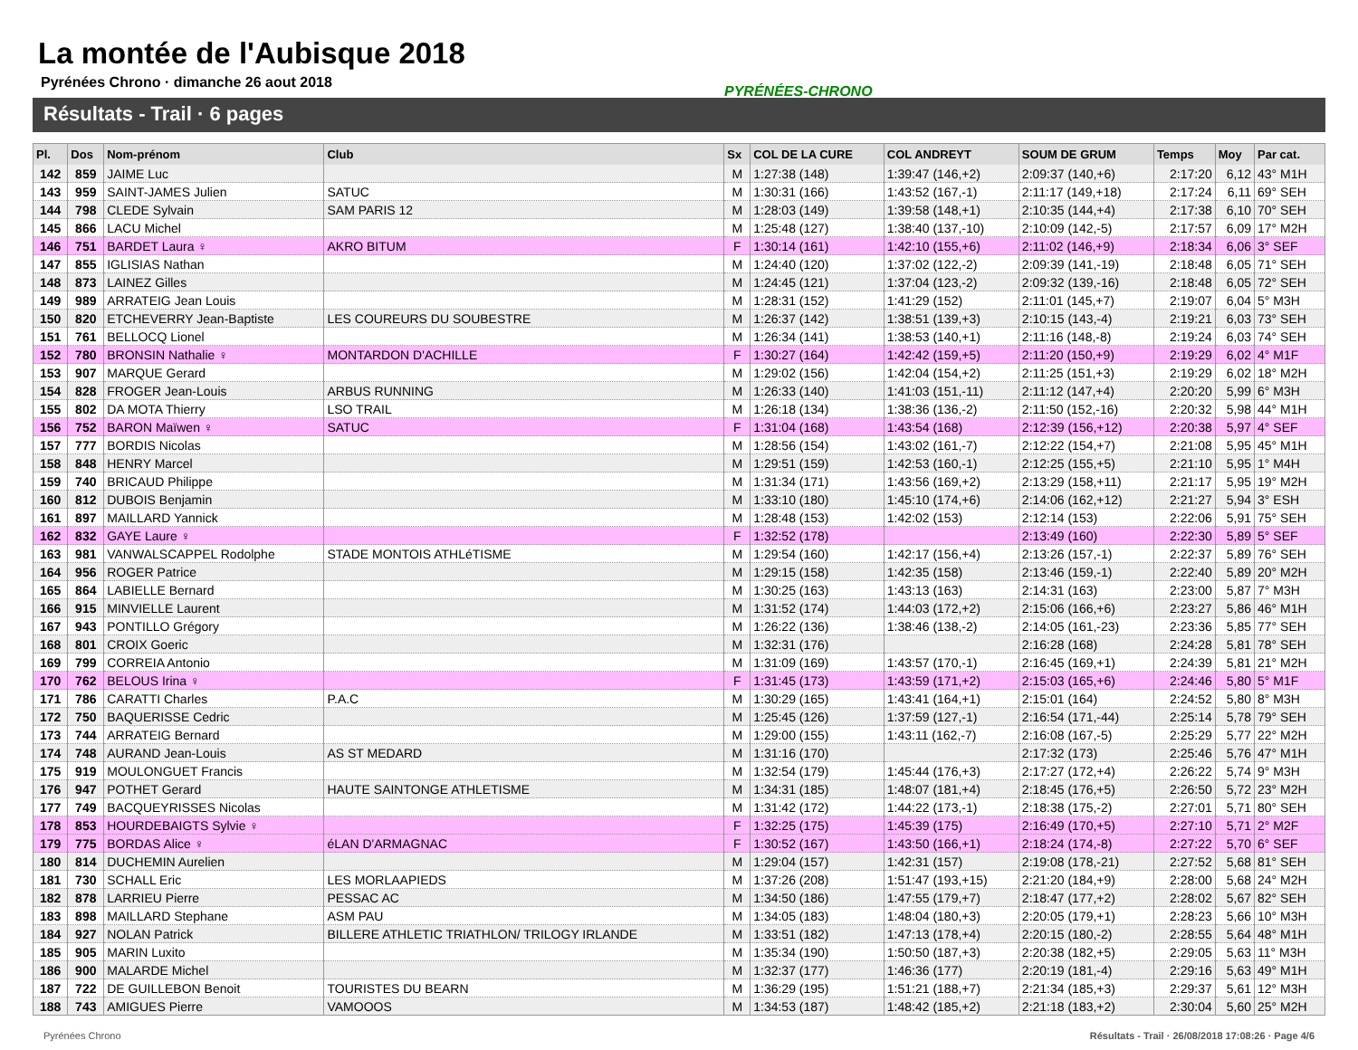La montée de l'Aubisque 2018
Pyrénées Chrono · dimanche 26 aout 2018
PYRÉNÉES-CHRONO
Résultats - Trail · 6 pages
| Pl. | Dos | Nom-prénom | Club | Sx | COL DE LA CURE | COL ANDREYT | SOUM DE GRUM | Temps | Moy | Par cat. |
| --- | --- | --- | --- | --- | --- | --- | --- | --- | --- | --- |
| 142 | 859 | JAIME Luc | | M | 1:27:38 (148) | 1:39:47 (146,+2) | 2:09:37 (140,+6) | 2:17:20 | 6,12 | 43° M1H |
| 143 | 959 | SAINT-JAMES Julien | SATUC | M | 1:30:31 (166) | 1:43:52 (167,-1) | 2:11:17 (149,+18) | 2:17:24 | 6,11 | 69° SEH |
| 144 | 798 | CLEDE Sylvain | SAM PARIS 12 | M | 1:28:03 (149) | 1:39:58 (148,+1) | 2:10:35 (144,+4) | 2:17:38 | 6,10 | 70° SEH |
| 145 | 866 | LACU Michel | | M | 1:25:48 (127) | 1:38:40 (137,-10) | 2:10:09 (142,-5) | 2:17:57 | 6,09 | 17° M2H |
| 146 | 751 | BARDET Laura ♀ | AKRO BITUM | F | 1:30:14 (161) | 1:42:10 (155,+6) | 2:11:02 (146,+9) | 2:18:34 | 6,06 | 3° SEF |
| 147 | 855 | IGLISIAS Nathan | | M | 1:24:40 (120) | 1:37:02 (122,-2) | 2:09:39 (141,-19) | 2:18:48 | 6,05 | 71° SEH |
| 148 | 873 | LAINEZ Gilles | | M | 1:24:45 (121) | 1:37:04 (123,-2) | 2:09:32 (139,-16) | 2:18:48 | 6,05 | 72° SEH |
| 149 | 989 | ARRATEIG Jean Louis | | M | 1:28:31 (152) | 1:41:29 (152) | 2:11:01 (145,+7) | 2:19:07 | 6,04 | 5° M3H |
| 150 | 820 | ETCHEVERRY Jean-Baptiste | LES COUREURS DU SOUBESTRE | M | 1:26:37 (142) | 1:38:51 (139,+3) | 2:10:15 (143,-4) | 2:19:21 | 6,03 | 73° SEH |
| 151 | 761 | BELLOCQ Lionel | | M | 1:26:34 (141) | 1:38:53 (140,+1) | 2:11:16 (148,-8) | 2:19:24 | 6,03 | 74° SEH |
| 152 | 780 | BRONSIN Nathalie ♀ | MONTARDON D'ACHILLE | F | 1:30:27 (164) | 1:42:42 (159,+5) | 2:11:20 (150,+9) | 2:19:29 | 6,02 | 4° M1F |
| 153 | 907 | MARQUE Gerard | | M | 1:29:02 (156) | 1:42:04 (154,+2) | 2:11:25 (151,+3) | 2:19:29 | 6,02 | 18° M2H |
| 154 | 828 | FROGER Jean-Louis | ARBUS RUNNING | M | 1:26:33 (140) | 1:41:03 (151,-11) | 2:11:12 (147,+4) | 2:20:20 | 5,99 | 6° M3H |
| 155 | 802 | DA MOTA Thierry | LSO TRAIL | M | 1:26:18 (134) | 1:38:36 (136,-2) | 2:11:50 (152,-16) | 2:20:32 | 5,98 | 44° M1H |
| 156 | 752 | BARON Maïwen ♀ | SATUC | F | 1:31:04 (168) | 1:43:54 (168) | 2:12:39 (156,+12) | 2:20:38 | 5,97 | 4° SEF |
| 157 | 777 | BORDIS Nicolas | | M | 1:28:56 (154) | 1:43:02 (161,-7) | 2:12:22 (154,+7) | 2:21:08 | 5,95 | 45° M1H |
| 158 | 848 | HENRY Marcel | | M | 1:29:51 (159) | 1:42:53 (160,-1) | 2:12:25 (155,+5) | 2:21:10 | 5,95 | 1° M4H |
| 159 | 740 | BRICAUD Philippe | | M | 1:31:34 (171) | 1:43:56 (169,+2) | 2:13:29 (158,+11) | 2:21:17 | 5,95 | 19° M2H |
| 160 | 812 | DUBOIS Benjamin | | M | 1:33:10 (180) | 1:45:10 (174,+6) | 2:14:06 (162,+12) | 2:21:27 | 5,94 | 3° ESH |
| 161 | 897 | MAILLARD Yannick | | M | 1:28:48 (153) | 1:42:02 (153) | 2:12:14 (153) | 2:22:06 | 5,91 | 75° SEH |
| 162 | 832 | GAYE Laure ♀ | | F | 1:32:52 (178) | | 2:13:49 (160) | 2:22:30 | 5,89 | 5° SEF |
| 163 | 981 | VANWALSCAPPEL Rodolphe | STADE MONTOIS ATHLéTISME | M | 1:29:54 (160) | 1:42:17 (156,+4) | 2:13:26 (157,-1) | 2:22:37 | 5,89 | 76° SEH |
| 164 | 956 | ROGER Patrice | | M | 1:29:15 (158) | 1:42:35 (158) | 2:13:46 (159,-1) | 2:22:40 | 5,89 | 20° M2H |
| 165 | 864 | LABIELLE Bernard | | M | 1:30:25 (163) | 1:43:13 (163) | 2:14:31 (163) | 2:23:00 | 5,87 | 7° M3H |
| 166 | 915 | MINVIELLE Laurent | | M | 1:31:52 (174) | 1:44:03 (172,+2) | 2:15:06 (166,+6) | 2:23:27 | 5,86 | 46° M1H |
| 167 | 943 | PONTILLO Grégory | | M | 1:26:22 (136) | 1:38:46 (138,-2) | 2:14:05 (161,-23) | 2:23:36 | 5,85 | 77° SEH |
| 168 | 801 | CROIX Goeric | | M | 1:32:31 (176) | | 2:16:28 (168) | 2:24:28 | 5,81 | 78° SEH |
| 169 | 799 | CORREIA Antonio | | M | 1:31:09 (169) | 1:43:57 (170,-1) | 2:16:45 (169,+1) | 2:24:39 | 5,81 | 21° M2H |
| 170 | 762 | BELOUS Irina ♀ | | F | 1:31:45 (173) | 1:43:59 (171,+2) | 2:15:03 (165,+6) | 2:24:46 | 5,80 | 5° M1F |
| 171 | 786 | CARATTI Charles | P.A.C | M | 1:30:29 (165) | 1:43:41 (164,+1) | 2:15:01 (164) | 2:24:52 | 5,80 | 8° M3H |
| 172 | 750 | BAQUERISSE Cedric | | M | 1:25:45 (126) | 1:37:59 (127,-1) | 2:16:54 (171,-44) | 2:25:14 | 5,78 | 79° SEH |
| 173 | 744 | ARRATEIG Bernard | | M | 1:29:00 (155) | 1:43:11 (162,-7) | 2:16:08 (167,-5) | 2:25:29 | 5,77 | 22° M2H |
| 174 | 748 | AURAND Jean-Louis | AS ST MEDARD | M | 1:31:16 (170) | | 2:17:32 (173) | 2:25:46 | 5,76 | 47° M1H |
| 175 | 919 | MOULONGUET Francis | | M | 1:32:54 (179) | 1:45:44 (176,+3) | 2:17:27 (172,+4) | 2:26:22 | 5,74 | 9° M3H |
| 176 | 947 | POTHET Gerard | HAUTE SAINTONGE ATHLETISME | M | 1:34:31 (185) | 1:48:07 (181,+4) | 2:18:45 (176,+5) | 2:26:50 | 5,72 | 23° M2H |
| 177 | 749 | BACQUEYRISSES Nicolas | | M | 1:31:42 (172) | 1:44:22 (173,-1) | 2:18:38 (175,-2) | 2:27:01 | 5,71 | 80° SEH |
| 178 | 853 | HOURDEBAIGTS Sylvie ♀ | | F | 1:32:25 (175) | 1:45:39 (175) | 2:16:49 (170,+5) | 2:27:10 | 5,71 | 2° M2F |
| 179 | 775 | BORDAS Alice ♀ | éLAN D'ARMAGNAC | F | 1:30:52 (167) | 1:43:50 (166,+1) | 2:18:24 (174,-8) | 2:27:22 | 5,70 | 6° SEF |
| 180 | 814 | DUCHEMIN Aurelien | | M | 1:29:04 (157) | 1:42:31 (157) | 2:19:08 (178,-21) | 2:27:52 | 5,68 | 81° SEH |
| 181 | 730 | SCHALL Eric | LES MORLAAPIEDS | M | 1:37:26 (208) | 1:51:47 (193,+15) | 2:21:20 (184,+9) | 2:28:00 | 5,68 | 24° M2H |
| 182 | 878 | LARRIEU Pierre | PESSAC AC | M | 1:34:50 (186) | 1:47:55 (179,+7) | 2:18:47 (177,+2) | 2:28:02 | 5,67 | 82° SEH |
| 183 | 898 | MAILLARD Stephane | ASM PAU | M | 1:34:05 (183) | 1:48:04 (180,+3) | 2:20:05 (179,+1) | 2:28:23 | 5,66 | 10° M3H |
| 184 | 927 | NOLAN Patrick | BILLERE ATHLETIC TRIATHLON/ TRILOGY IRLANDE | M | 1:33:51 (182) | 1:47:13 (178,+4) | 2:20:15 (180,-2) | 2:28:55 | 5,64 | 48° M1H |
| 185 | 905 | MARIN Luxito | | M | 1:35:34 (190) | 1:50:50 (187,+3) | 2:20:38 (182,+5) | 2:29:05 | 5,63 | 11° M3H |
| 186 | 900 | MALARDE Michel | | M | 1:32:37 (177) | 1:46:36 (177) | 2:20:19 (181,-4) | 2:29:16 | 5,63 | 49° M1H |
| 187 | 722 | DE GUILLEBON Benoit | TOURISTES DU BEARN | M | 1:36:29 (195) | 1:51:21 (188,+7) | 2:21:34 (185,+3) | 2:29:37 | 5,61 | 12° M3H |
| 188 | 743 | AMIGUES Pierre | VAMOOOS | M | 1:34:53 (187) | 1:48:42 (185,+2) | 2:21:18 (183,+2) | 2:30:04 | 5,60 | 25° M2H |
Pyrénées Chrono Résultats - Trail · 26/08/2018 17:08:26 · Page 4/6